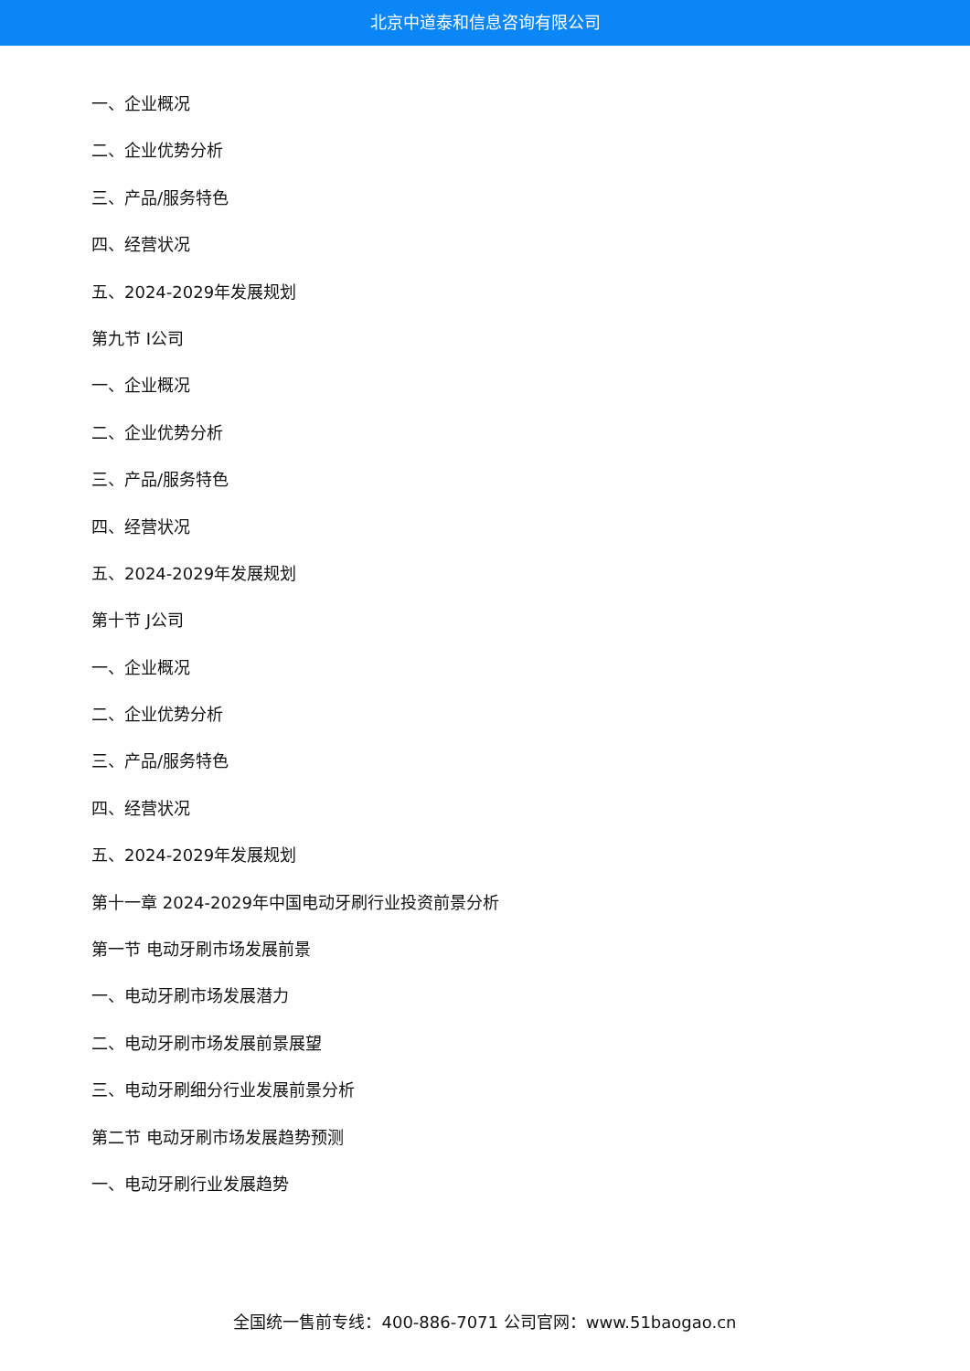北京中道泰和信息咨询有限公司
一、企业概况
二、企业优势分析
三、产品/服务特色
四、经营状况
五、2024-2029年发展规划
第九节 I公司
一、企业概况
二、企业优势分析
三、产品/服务特色
四、经营状况
五、2024-2029年发展规划
第十节 J公司
一、企业概况
二、企业优势分析
三、产品/服务特色
四、经营状况
五、2024-2029年发展规划
第十一章 2024-2029年中国电动牙刷行业投资前景分析
第一节 电动牙刷市场发展前景
一、电动牙刷市场发展潜力
二、电动牙刷市场发展前景展望
三、电动牙刷细分行业发展前景分析
第二节 电动牙刷市场发展趋势预测
一、电动牙刷行业发展趋势
全国统一售前专线：400-886-7071 公司官网：www.51baogao.cn